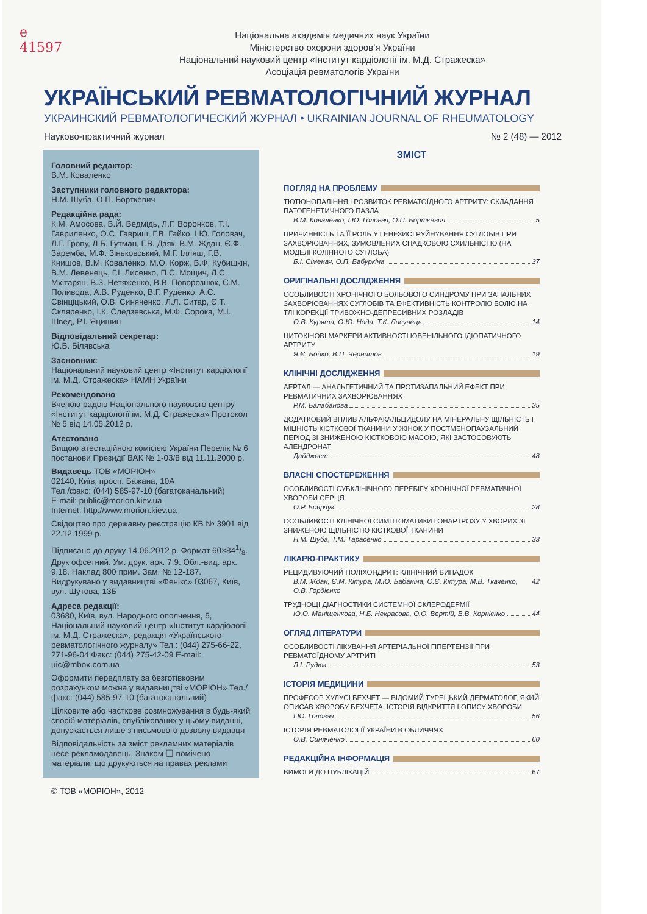e
41597
Національна академія медичних наук України
Міністерство охорони здоров’я України
Національний науковий центр «Інститут кардіології ім. М.Д. Стражеска»
Асоціація ревматологів України
УКРАЇНСЬКИЙ РЕВМАТОЛОГІЧНИЙ ЖУРНАЛ
УКРАИНСКИЙ РЕВМАТОЛОГИЧЕСКИЙ ЖУРНАЛ • UKRAINIAN JOURNAL OF RHEUMATOLOGY
Науково-практичний журнал № 2 (48) — 2012
Головний редактор:
В.М. Коваленко
Заступники головного редактора:
Н.М. Шуба, О.П. Борткевич
Редакційна рада:
К.М. Амосова, В.Й. Ведмідь, Л.Г. Воронков, Т.І. Гавриленко, О.С. Гавриш, Г.В. Гайко, І.Ю. Головач, Л.Г. Гропу, Л.Б. Гутман, Г.В. Дзяк, В.М. Ждан, Є.Ф. Заремба, М.Ф. Зіньковський, М.Г. Ілляш, Г.В. Книшов, В.М. Коваленко, М.О. Корж, В.Ф. Кубишкін, В.М. Левенець, Г.І. Лисенко, П.С. Мощич, Л.С. Мхітарян, В.З. Нетяженко, В.В. Поворознюк, С.М. Поливода, А.В. Руденко, В.Г. Руденко, А.С. Свінціцький, О.В. Синяченко, Л.Л. Ситар, Є.Т. Скляренко, І.К. Следзевська, М.Ф. Сорока, М.І. Швед, Р.І. Яцишин
Відповідальний секретар:
Ю.В. Білявська
Засновник:
Національний науковий центр «Інститут кардіології ім. М.Д. Стражеска» НАМН України
Рекомендовано
Вченою радою Національного наукового центру «Інститут кардіології ім. М.Д. Стражеска» Протокол № 5 від 14.05.2012 р.
Атестовано
Вищою атестаційною комісією України Перелік № 6 постанови Президії ВАК № 1-03/8 від 11.11.2000 р.
Видавець ТОВ «МОРІОН»
02140, Київ, просп. Бажана, 10А
Тел./факс: (044) 585-97-10 (багатоканальний)
E-mail: public@morion.kiev.ua
Internet: http://www.morion.kiev.ua
Свідоцтво про державну реєстрацію КВ № 3901 від 22.12.1999 р.
Підписано до друку 14.06.2012 р. Формат 60×841/8. Друк офсетний. Ум. друк. арк. 7,9. Обл.-вид. арк. 9,18. Наклад 800 прим. Зам. № 12-187.
Видрукувано у видавництві «Фенікс» 03067, Київ, вул. Шутова, 13Б
Адреса редакції:
03680, Київ, вул. Народного ополчення, 5, Національний науковий центр «Інститут кардіології ім. М.Д. Стражеска», редакція «Українського ревматологічного журналу» Тел.: (044) 275-66-22, 271-96-04 Факс: (044) 275-42-09 E-mail: uic@mbox.com.ua
Оформити передплату за безготівковим розрахунком можна у видавництві «МОРІОН» Тел./факс: (044) 585-97-10 (багатоканальний)
Цілковите або часткове розмножування в будь-який спосіб матеріалів, опублікованих у цьому виданні, допускається лише з письмового дозволу видавця
Відповідальність за зміст рекламних матеріалів несе рекламодавець. Знаком ❑ помічено матеріали, що друкуються на правах реклами
© ТОВ «МОРІОН», 2012
ЗМІСТ
ПОГЛЯД НА ПРОБЛЕМУ
ТЮТЮНОПАЛІННЯ І РОЗВИТОК РЕВМАТОЇДНОГО АРТРИТУ: СКЛАДАННЯ ПАТОГЕНЕТИЧНОГО ПАЗЛА
В.М. Коваленко, І.Ю. Головач, О.П. Борткевич 5
ПРИЧИННІСТЬ ТА ЇЇ РОЛЬ У ГЕНЕЗИСІ РУЙНУВАННЯ СУГЛОБІВ ПРИ ЗАХВОРЮВАННЯХ, ЗУМОВЛЕНИХ СПАДКОВОЮ СХИЛЬНІСТЮ (НА МОДЕЛІ КОЛІННОГО СУГЛОБА)
Б.І. Сіменач, О.П. Бабуркіна 37
ОРИГІНАЛЬНІ ДОСЛІДЖЕННЯ
ОСОБЛИВОСТІ ХРОНІЧНОГО БОЛЬОВОГО СИНДРОМУ ПРИ ЗАПАЛЬНИХ ЗАХВОРЮВАННЯХ СУГЛОБІВ ТА ЕФЕКТИВНІСТЬ КОНТРОЛЮ БОЛЮ НА ТЛІ КОРЕКЦІЇ ТРИВОЖНО-ДЕПРЕСИВНИХ РОЗЛАДІВ
О.В. Курята, О.Ю. Нода, Т.К. Лисунець 14
ЦИТОКІНОВІ МАРКЕРИ АКТИВНОСТІ ЮВЕНІЛЬНОГО ІДІОПАТИЧНОГО АРТРИТУ
Я.Є. Бойко, В.П. Чернишов 19
КЛІНІЧНІ ДОСЛІДЖЕННЯ
АЕРТАЛ — АНАЛЬГЕТИЧНИЙ ТА ПРОТИЗАПАЛЬНИЙ ЕФЕКТ ПРИ РЕВМАТИЧНИХ ЗАХВОРЮВАННЯХ
Р.М. Балабанова 25
ДОДАТКОВИЙ ВПЛИВ АЛЬФАКАЛЬЦИДОЛУ НА МІНЕРАЛЬНУ ЩІЛЬНІСТЬ І МІЦНІСТЬ КІСТКОВОЇ ТКАНИНИ У ЖІНОК У ПОСТМЕНОПАУЗАЛЬНИЙ ПЕРІОД ЗІ ЗНИЖЕНОЮ КІСТКОВОЮ МАСОЮ, ЯКІ ЗАСТОСОВУЮТЬ АЛЕНДРОНАТ
Дайджест 48
ВЛАСНІ СПОСТЕРЕЖЕННЯ
ОСОБЛИВОСТІ СУБКЛІНІЧНОГО ПЕРЕБІГУ ХРОНІЧНОЇ РЕВМАТИЧНОЇ ХВОРОБИ СЕРЦЯ
О.Р. Боярчук 28
ОСОБЛИВОСТІ КЛІНІЧНОЇ СИМПТОМАТИКИ ГОНАРТРОЗУ У ХВОРИХ ЗІ ЗНИЖЕНОЮ ЩІЛЬНІСТЮ КІСТКОВОЇ ТКАНИНИ
Н.М. Шуба, Т.М. Тарасенко 33
ЛІКАРЮ-ПРАКТИКУ
РЕЦИДИВУЮЧИЙ ПОЛІХОНДРИТ: КЛІНІЧНИЙ ВИПАДОК
В.М. Ждан, Є.М. Кітура, М.Ю. Бабаніна, О.Є. Кітура, М.В. Ткаченко, О.В. Гордієнко 42
ТРУДНОЩІ ДІАГНОСТИКИ СИСТЕМНОЇ СКЛЕРОДЕРМІЇ
Ю.О. Маніщенкова, Н.Б. Некрасова, О.О. Вертій, В.В. Корнієнко 44
ОГЛЯД ЛІТЕРАТУРИ
ОСОБЛИВОСТІ ЛІКУВАННЯ АРТЕРІАЛЬНОЇ ГІПЕРТЕНЗІЇ ПРИ РЕВМАТОЇДНОМУ АРТРИТІ
Л.І. Рудюк 53
ІСТОРІЯ МЕДИЦИНИ
ПРОФЕСОР ХУЛУСІ БЕХЧЕТ — ВІДОМИЙ ТУРЕЦЬКИЙ ДЕРМАТОЛОГ, ЯКИЙ ОПИСАВ ХВОРОБУ БЕХЧЕТА. ІСТОРІЯ ВІДКРИТТЯ І ОПИСУ ХВОРОБИ
І.Ю. Головач 56
ІСТОРІЯ РЕВМАТОЛОГІЇ УКРАЇНИ В ОБЛИЧЧЯХ
О.В. Синяченко 60
РЕДАКЦІЙНА ІНФОРМАЦІЯ
ВИМОГИ ДО ПУБЛІКАЦІЙ 67